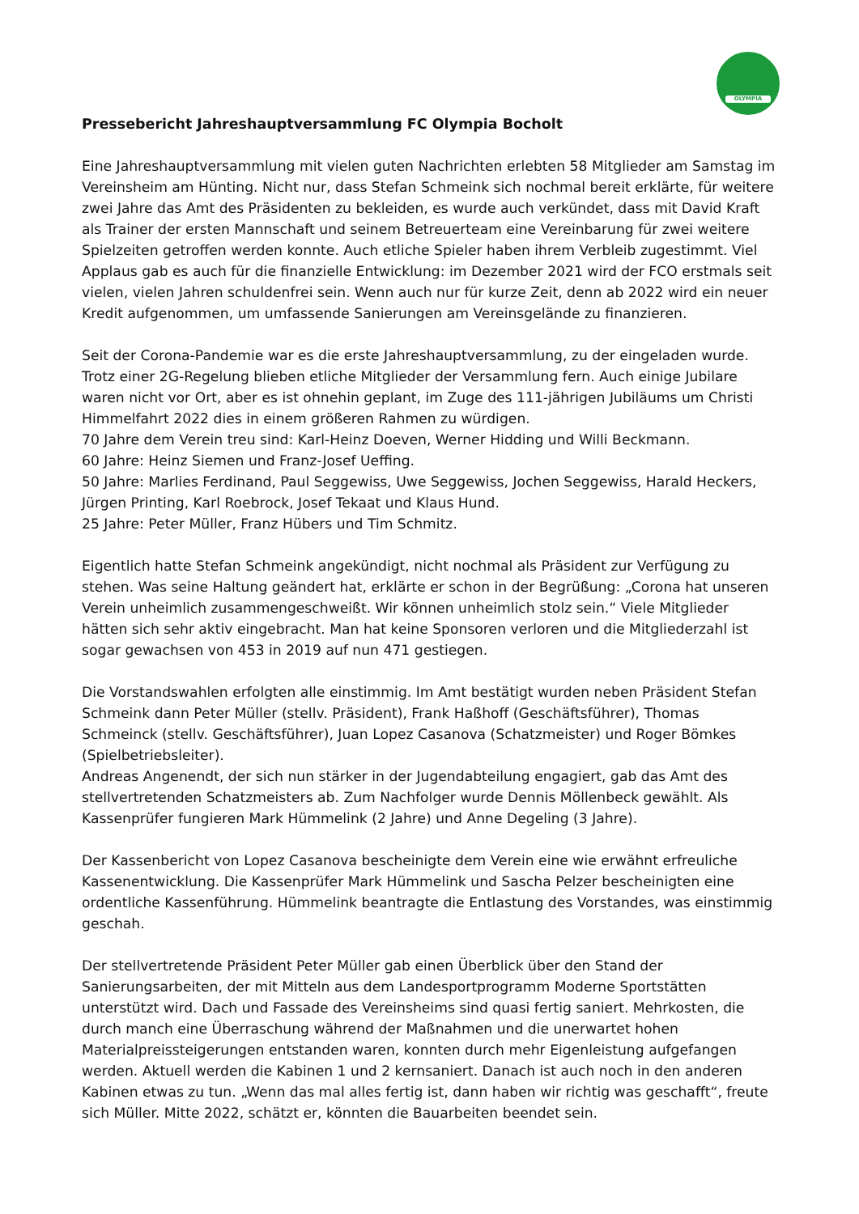OLYMPIA
Pressebericht Jahreshauptversammlung FC Olympia Bocholt
Eine Jahreshauptversammlung mit vielen guten Nachrichten erlebten 58 Mitglieder am Samstag im Vereinsheim am Hünting. Nicht nur, dass Stefan Schmeink sich nochmal bereit erklärte, für weitere zwei Jahre das Amt des Präsidenten zu bekleiden, es wurde auch verkündet, dass mit David Kraft als Trainer der ersten Mannschaft und seinem Betreuerteam eine Vereinbarung für zwei weitere Spielzeiten getroffen werden konnte. Auch etliche Spieler haben ihrem Verbleib zugestimmt. Viel Applaus gab es auch für die finanzielle Entwicklung: im Dezember 2021 wird der FCO erstmals seit vielen, vielen Jahren schuldenfrei sein. Wenn auch nur für kurze Zeit, denn ab 2022 wird ein neuer Kredit aufgenommen, um umfassende Sanierungen am Vereinsgelände zu finanzieren.
Seit der Corona-Pandemie war es die erste Jahreshauptversammlung, zu der eingeladen wurde. Trotz einer 2G-Regelung blieben etliche Mitglieder der Versammlung fern. Auch einige Jubilare waren nicht vor Ort, aber es ist ohnehin geplant, im Zuge des 111-jährigen Jubiläums um Christi Himmelfahrt 2022 dies in einem größeren Rahmen zu würdigen.
70 Jahre dem Verein treu sind: Karl-Heinz Doeven, Werner Hidding und Willi Beckmann.
60 Jahre: Heinz Siemen und Franz-Josef Ueffing.
50 Jahre: Marlies Ferdinand, Paul Seggewiss, Uwe Seggewiss, Jochen Seggewiss, Harald Heckers, Jürgen Printing, Karl Roebrock, Josef Tekaat und Klaus Hund.
25 Jahre: Peter Müller, Franz Hübers und Tim Schmitz.
Eigentlich hatte Stefan Schmeink angekündigt, nicht nochmal als Präsident zur Verfügung zu stehen. Was seine Haltung geändert hat, erklärte er schon in der Begrüßung: „Corona hat unseren Verein unheimlich zusammengeschweißt. Wir können unheimlich stolz sein.“ Viele Mitglieder hätten sich sehr aktiv eingebracht. Man hat keine Sponsoren verloren und die Mitgliederzahl ist sogar gewachsen von 453 in 2019 auf nun 471 gestiegen.
Die Vorstandswahlen erfolgten alle einstimmig. Im Amt bestätigt wurden neben Präsident Stefan Schmeink dann Peter Müller (stellv. Präsident), Frank Haßhoff (Geschäftsführer), Thomas Schmeinck (stellv. Geschäftsführer), Juan Lopez Casanova (Schatzmeister) und Roger Bömkes (Spielbetriebsleiter).
Andreas Angenendt, der sich nun stärker in der Jugendabteilung engagiert, gab das Amt des stellvertretenden Schatzmeisters ab. Zum Nachfolger wurde Dennis Möllenbeck gewählt. Als Kassenprüfer fungieren Mark Hümmelink (2 Jahre) und Anne Degeling (3 Jahre).
Der Kassenbericht von Lopez Casanova bescheinigte dem Verein eine wie erwähnt erfreuliche Kassenentwicklung. Die Kassenprüfer Mark Hümmelink und Sascha Pelzer bescheinigten eine ordentliche Kassenführung. Hümmelink beantragte die Entlastung des Vorstandes, was einstimmig geschah.
Der stellvertretende Präsident Peter Müller gab einen Überblick über den Stand der Sanierungsarbeiten, der mit Mitteln aus dem Landesportprogramm Moderne Sportstätten unterstützt wird. Dach und Fassade des Vereinsheims sind quasi fertig saniert. Mehrkosten, die durch manch eine Überraschung während der Maßnahmen und die unerwartet hohen Materialpreissteigerungen entstanden waren, konnten durch mehr Eigenleistung aufgefangen werden. Aktuell werden die Kabinen 1 und 2 kernsaniert. Danach ist auch noch in den anderen Kabinen etwas zu tun. „Wenn das mal alles fertig ist, dann haben wir richtig was geschafft“, freute sich Müller. Mitte 2022, schätzt er, könnten die Bauarbeiten beendet sein.